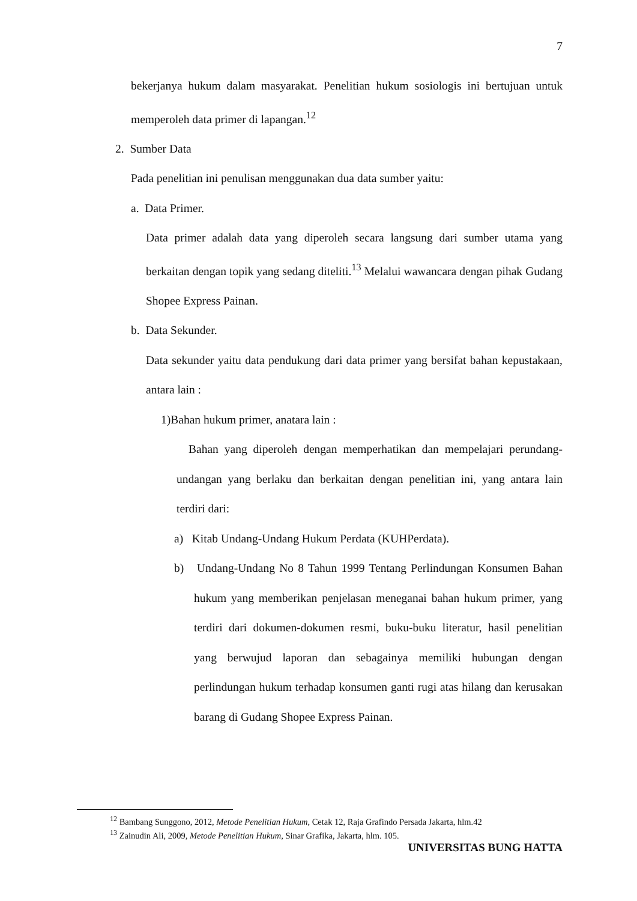7
bekerjanya hukum dalam masyarakat. Penelitian hukum sosiologis ini bertujuan untuk memperoleh data primer di lapangan.<sup>12</sup>
2. Sumber Data
Pada penelitian ini penulisan menggunakan dua data sumber yaitu:
a. Data Primer.
Data primer adalah data yang diperoleh secara langsung dari sumber utama yang berkaitan dengan topik yang sedang diteliti.<sup>13</sup> Melalui wawancara dengan pihak Gudang Shopee Express Painan.
b. Data Sekunder.
Data sekunder yaitu data pendukung dari data primer yang bersifat bahan kepustakaan, antara lain :
1)Bahan hukum primer, anatara lain :
Bahan yang diperoleh dengan memperhatikan dan mempelajari perundang-undangan yang berlaku dan berkaitan dengan penelitian ini, yang antara lain terdiri dari:
a) Kitab Undang-Undang Hukum Perdata (KUHPerdata).
b) Undang-Undang No 8 Tahun 1999 Tentang Perlindungan Konsumen Bahan hukum yang memberikan penjelasan meneganai bahan hukum primer, yang terdiri dari dokumen-dokumen resmi, buku-buku literatur, hasil penelitian yang berwujud laporan dan sebagainya memiliki hubungan dengan perlindungan hukum terhadap konsumen ganti rugi atas hilang dan kerusakan barang di Gudang Shopee Express Painan.
<sup>12</sup> Bambang Sunggono, 2012, Metode Penelitian Hukum, Cetak 12, Raja Grafindo Persada Jakarta, hlm.42
<sup>13</sup> Zainudin Ali, 2009, Metode Penelitian Hukum, Sinar Grafika, Jakarta, hlm. 105.
UNIVERSITAS BUNG HATTA